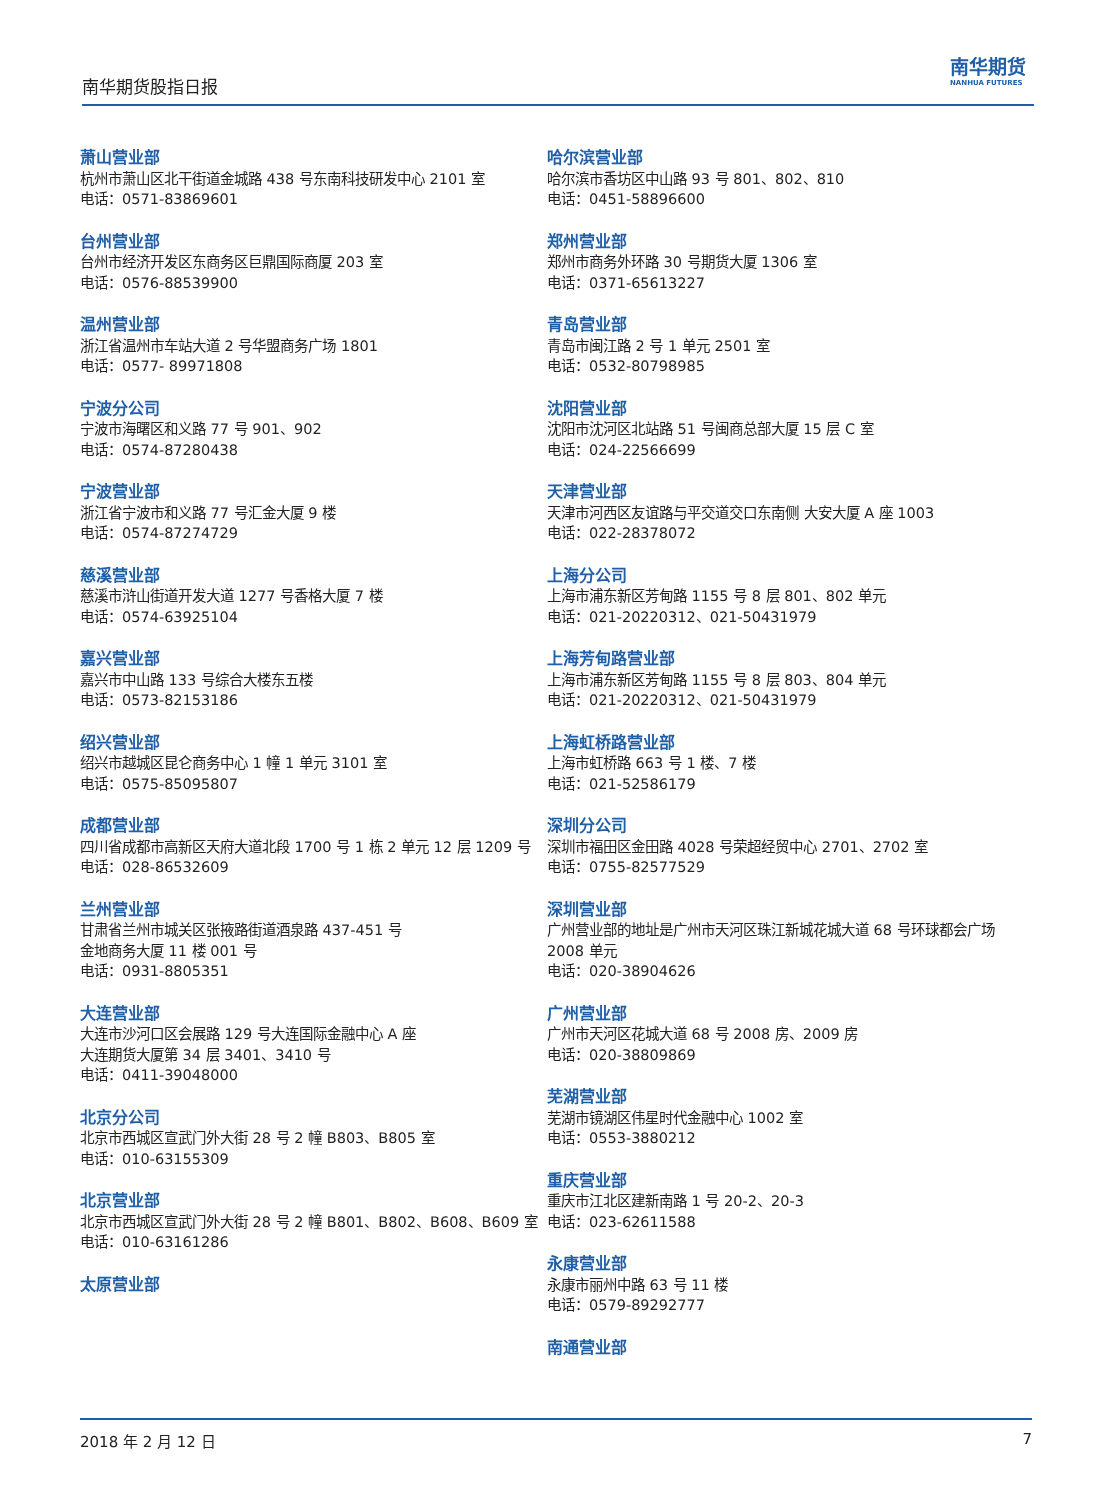南华期货股指日报
南华期货
NANHUA FUTURES
萧山营业部
杭州市萧山区北干街道金城路 438 号东南科技研发中心 2101 室
电话：0571-83869601
台州营业部
台州市经济开发区东商务区巨鼎国际商厦 203 室
电话：0576-88539900
温州营业部
浙江省温州市车站大道 2 号华盟商务广场 1801
电话：0577- 89971808
宁波分公司
宁波市海曙区和义路 77 号 901、902
电话：0574-87280438
宁波营业部
浙江省宁波市和义路 77 号汇金大厦 9 楼
电话：0574-87274729
慈溪营业部
慈溪市浒山街道开发大道 1277 号香格大厦 7 楼
电话：0574-63925104
嘉兴营业部
嘉兴市中山路 133 号综合大楼东五楼
电话：0573-82153186
绍兴营业部
绍兴市越城区昆仑商务中心 1 幢 1 单元 3101 室
电话：0575-85095807
成都营业部
四川省成都市高新区天府大道北段 1700 号 1 栋 2 单元 12 层 1209 号
电话：028-86532609
兰州营业部
甘肃省兰州市城关区张掖路街道酒泉路 437-451 号
金地商务大厦 11 楼 001 号
电话：0931-8805351
大连营业部
大连市沙河口区会展路 129 号大连国际金融中心 A 座
大连期货大厦第 34 层 3401、3410 号
电话：0411-39048000
北京分公司
北京市西城区宣武门外大街 28 号 2 幢 B803、B805 室
电话：010-63155309
北京营业部
北京市西城区宣武门外大街 28 号 2 幢 B801、B802、B608、B609 室
电话：010-63161286
太原营业部
哈尔滨营业部
哈尔滨市香坊区中山路 93 号 801、802、810
电话：0451-58896600
郑州营业部
郑州市商务外环路 30 号期货大厦 1306 室
电话：0371-65613227
青岛营业部
青岛市闽江路 2 号 1 单元 2501 室
电话：0532-80798985
沈阳营业部
沈阳市沈河区北站路 51 号闽商总部大厦 15 层 C 室
电话：024-22566699
天津营业部
天津市河西区友谊路与平交道交口东南侧 大安大厦 A 座 1003
电话：022-28378072
上海分公司
上海市浦东新区芳甸路 1155 号 8 层 801、802 单元
电话：021-20220312、021-50431979
上海芳甸路营业部
上海市浦东新区芳甸路 1155 号 8 层 803、804 单元
电话：021-20220312、021-50431979
上海虹桥路营业部
上海市虹桥路 663 号 1 楼、7 楼
电话：021-52586179
深圳分公司
深圳市福田区金田路 4028 号荣超经贸中心 2701、2702 室
电话：0755-82577529
深圳营业部
广州营业部的地址是广州市天河区珠江新城花城大道 68 号环球都会广场 2008 单元
电话：020-38904626
广州营业部
广州市天河区花城大道 68 号 2008 房、2009 房
电话：020-38809869
芜湖营业部
芜湖市镜湖区伟星时代金融中心 1002 室
电话：0553-3880212
重庆营业部
重庆市江北区建新南路 1 号 20-2、20-3
电话：023-62611588
永康营业部
永康市丽州中路 63 号 11 楼
电话：0579-89292777
南通营业部
2018 年 2 月 12 日 7